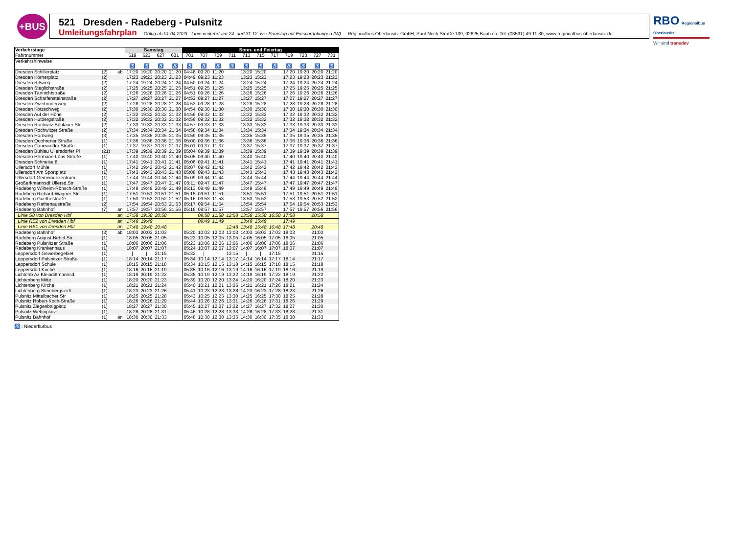+BUS
521 Dresden - Radeberg - Pulsnitz
Umleitungsfahrplan Gültig ab 01.04.2023 - Linie verkehrt am 24. und 31.12. wie Samstag mit Einschränkungen (W) Regionalbus Oberlausitz GmbH, Paul-Neck-Straße 139, 02625 Bautzen, Tel. (03591) 49 11 30, www.regionalbus-oberlausitz.de
RBO Regionalbus Oberlausitz
Wir sind transdev
| Verkehrstage | | | Samstag | | | | Sonn- und Feiertag | | | | | | | | | | |
| --- | --- | --- | --- | --- | --- | --- | --- | --- | --- | --- | --- | --- | --- | --- | --- | --- | --- |
| Fahrtnummer | | | 619 | 623 | 627 | 631 | 701 | 707 | 709 | 711 | 713 | 715 | 717 | 719 | 723 | 727 | 731 |
| Verkehrshinweise | | | | | | | | | | | | | | | | | |
| | | | ♿ | ♿ | ♿ | ♿ | ♿ | ♿ | ♿ | ♿ | ♿ | ♿ | ♿ | ♿ | ♿ | ♿ | ♿ |
| Dresden Schillerplatz | (2) | ab | 17:20 | 19:20 | 20:20 | 21:20 | 04:48 | 09:20 | 11:20 | | 13:20 | 15:20 | | 17:20 | 19:20 | 20:20 | 21:20 |
| Dresden Körnerplatz | (2) | | 17:23 | 19:23 | 20:23 | 21:23 | 04:49 | 09:23 | 11:23 | | 13:23 | 15:23 | | 17:23 | 19:23 | 20:23 | 21:23 |
| Dresden Rißweg | (2) | | 17:24 | 19:24 | 20:24 | 21:24 | 04:50 | 09:24 | 11:24 | | 13:24 | 15:24 | | 17:24 | 19:24 | 20:24 | 21:24 |
| Dresden Steglichstraße | (2) | | 17:25 | 19:25 | 20:25 | 21:25 | 04:51 | 09:25 | 11:25 | | 13:25 | 15:25 | | 17:25 | 19:25 | 20:25 | 21:25 |
| Dresden Tännichtstraße | (2) | | 17:26 | 19:26 | 20:26 | 21:26 | 04:51 | 09:26 | 11:26 | | 13:26 | 15:26 | | 17:26 | 19:26 | 20:26 | 21:26 |
| Dresden Scharfensteinstraße | (2) | | 17:27 | 19:27 | 20:27 | 21:27 | 04:52 | 09:27 | 11:27 | | 13:27 | 15:27 | | 17:27 | 19:27 | 20:27 | 21:27 |
| Dresden Zweibrüderweg | (2) | | 17:28 | 19:28 | 20:28 | 21:28 | 04:53 | 09:28 | 11:28 | | 13:28 | 15:28 | | 17:28 | 19:28 | 20:28 | 21:28 |
| Dresden Kotzschweg | (2) | | 17:30 | 19:30 | 20:30 | 21:30 | 04:54 | 09:30 | 11:30 | | 13:30 | 15:30 | | 17:30 | 19:30 | 20:30 | 21:30 |
| Dresden Auf der Höhe | (2) | | 17:32 | 19:32 | 20:32 | 21:32 | 04:56 | 09:32 | 11:32 | | 13:32 | 15:32 | | 17:32 | 19:32 | 20:32 | 21:32 |
| Dresden Hutbergstraße | (2) | | 17:32 | 19:32 | 20:32 | 21:32 | 04:56 | 09:32 | 11:32 | | 13:32 | 15:32 | | 17:32 | 19:32 | 20:32 | 21:32 |
| Dresden Rochwitz Bühlauer Str. | (2) | | 17:33 | 19:33 | 20:33 | 21:33 | 04:57 | 09:33 | 11:33 | | 13:33 | 15:33 | | 17:33 | 19:33 | 20:33 | 21:33 |
| Dresden Rochwitzer Straße | (2) | | 17:34 | 19:34 | 20:34 | 21:34 | 04:58 | 09:34 | 11:34 | | 13:34 | 15:34 | | 17:34 | 19:34 | 20:34 | 21:34 |
| Dresden Hornweg | (3) | | 17:35 | 19:35 | 20:35 | 21:35 | 04:59 | 09:35 | 11:35 | | 13:35 | 15:35 | | 17:35 | 19:35 | 20:35 | 21:35 |
| Dresden Quohrener Straße | (1) | | 17:36 | 19:36 | 20:36 | 21:36 | 05:00 | 09:36 | 11:36 | | 13:36 | 15:36 | | 17:36 | 19:36 | 20:36 | 21:36 |
| Dresden Cunewalder Straße | (1) | | 17:37 | 19:37 | 20:37 | 21:37 | 05:01 | 09:37 | 11:37 | | 13:37 | 15:37 | | 17:37 | 19:37 | 20:37 | 21:37 |
| Dresden Bühlau Ullersdorfer Pl | (21) | | 17:39 | 19:39 | 20:39 | 21:39 | 05:04 | 09:39 | 11:39 | | 13:39 | 15:39 | | 17:39 | 19:39 | 20:39 | 21:39 |
| Dresden Hermann-Löns-Straße | (1) | | 17:40 | 19:40 | 20:40 | 21:40 | 05:05 | 09:40 | 11:40 | | 13:40 | 15:40 | | 17:40 | 19:40 | 20:40 | 21:40 |
| Dresden Schneise 8 | (1) | | 17:41 | 19:41 | 20:41 | 21:41 | 05:06 | 09:41 | 11:41 | | 13:41 | 15:41 | | 17:41 | 19:41 | 20:41 | 21:41 |
| Ullersdorf Mühle | (1) | | 17:42 | 19:42 | 20:42 | 21:42 | 05:07 | 09:42 | 11:42 | | 13:42 | 15:42 | | 17:42 | 19:42 | 20:42 | 21:42 |
| Ullersdorf Am Sportplatz | (1) | | 17:43 | 19:43 | 20:43 | 21:43 | 05:08 | 09:43 | 11:43 | | 13:43 | 15:43 | | 17:43 | 19:43 | 20:43 | 21:43 |
| Ullersdorf Gemeindezentrum | (1) | | 17:44 | 19:44 | 20:44 | 21:44 | 05:09 | 09:44 | 11:44 | | 13:44 | 15:44 | | 17:44 | 19:44 | 20:44 | 21:44 |
| Großerkmannsdf Ullersd.Str | (1) | | 17:47 | 19:47 | 20:47 | 21:47 | 05:11 | 09:47 | 11:47 | | 13:47 | 15:47 | | 17:47 | 19:47 | 20:47 | 21:47 |
| Radeberg Wilhelm-Rönsch-Straße | (1) | | 17:49 | 19:49 | 20:49 | 21:49 | 05:13 | 09:49 | 11:49 | | 13:49 | 15:49 | | 17:49 | 19:49 | 20:49 | 21:49 |
| Radeberg Richard-Wagner-Str | (1) | | 17:51 | 19:51 | 20:51 | 21:51 | 05:15 | 09:51 | 11:51 | | 13:51 | 15:51 | | 17:51 | 19:51 | 20:51 | 21:51 |
| Radeberg Goethestraße | (1) | | 17:53 | 19:53 | 20:52 | 21:52 | 05:16 | 09:53 | 11:53 | | 13:53 | 15:53 | | 17:53 | 19:53 | 20:52 | 21:52 |
| Radeberg Rathenaustraße | (2) | | 17:54 | 19:54 | 20:53 | 21:53 | 05:17 | 09:54 | 11:54 | | 13:54 | 15:54 | | 17:54 | 19:54 | 20:53 | 21:53 |
| Radeberg Bahnhof | (7) | an | 17:57 | 19:57 | 20:56 | 21:56 | 05:18 | 09:57 | 11:57 | | 13:57 | 15:57 | | 17:57 | 19:57 | 20:56 | 21:56 |
| Linie S8 von Dresden Hbf | | an | 17:58 | 19:58 | 20:58 | | | 09:58 | 11:58 | 12:58 | 13:58 | 15:58 | 16:58 | 17:58 | | 20:58 | |
| Linie RE2 von Dresden Hbf | | an | 17:49 | 19:49 | | | | 09:49 | 11:49 | | 13:49 | 15:49 | | 17:49 | | | |
| Linie RE1 von Dresden Hbf | | an | 17:48 | 19:48 | 20:48 | | | | | 12:48 | 13:48 | 15:48 | 16:48 | 17:48 | | 20:48 | |
| Radeberg Bahnhof | (3) | ab | 18:03 | 20:03 | 21:03 | | 05:20 | 10:03 | 12:03 | 13:03 | 14:03 | 16:03 | 17:03 | 18:03 | | 21:03 | |
| Radeberg August-Bebel-Str | (1) | | 18:05 | 20:05 | 21:05 | | 05:22 | 10:05 | 12:05 | 13:05 | 14:05 | 16:05 | 17:05 | 18:05 | | 21:05 | |
| Radeberg Pulsnitzer Straße | (1) | | 18:06 | 20:06 | 21:06 | | 05:23 | 10:06 | 12:06 | 13:06 | 14:06 | 16:06 | 17:06 | 18:06 | | 21:06 | |
| Radeberg Krankenhaus | (1) | | 18:07 | 20:07 | 21:07 | | 05:24 | 10:07 | 12:07 | 13:07 | 14:07 | 16:07 | 17:07 | 18:07 | | 21:07 | |
| Leppersdorf Gewerbegebiet | (1) | | / | / | 21:15 | | 05:32 | / | / | 13:15 | / | / | 17:15 | / | | 21:15 | |
| Leppersdorf Pulsnitzer Straße | (1) | | 18:14 | 20:14 | 21:17 | | 05:34 | 10:14 | 12:14 | 13:17 | 14:14 | 16:14 | 17:17 | 18:14 | | 21:17 | |
| Leppersdorf Schule | (1) | | 18:15 | 20:15 | 21:18 | | 05:34 | 10:15 | 12:15 | 13:18 | 14:15 | 16:15 | 17:18 | 18:15 | | 21:18 | |
| Leppersdorf Kirche | (1) | | 18:16 | 20:16 | 21:19 | | 05:35 | 10:16 | 12:16 | 13:19 | 14:16 | 16:16 | 17:19 | 18:16 | | 21:19 | |
| Lichtenb Az Kleindittmannsd. | (1) | | 18:19 | 20:19 | 21:22 | | 05:38 | 10:19 | 12:19 | 13:22 | 14:19 | 16:19 | 17:22 | 18:19 | | 21:22 | |
| Lichtenberg Mitte | (1) | | 18:20 | 20:20 | 21:23 | | 05:39 | 10:20 | 12:20 | 13:24 | 14:20 | 16:20 | 17:24 | 18:20 | | 21:23 | |
| Lichtenberg Kirche | (1) | | 18:21 | 20:21 | 21:24 | | 05:40 | 10:21 | 12:21 | 13:26 | 14:21 | 16:21 | 17:26 | 18:21 | | 21:24 | |
| Lichtenberg Steinbergsiedl. | (1) | | 18:23 | 20:23 | 21:26 | | 05:41 | 10:23 | 12:23 | 13:28 | 14:23 | 16:23 | 17:28 | 18:23 | | 21:26 | |
| Pulsnitz Mittelbacher Str | (1) | | 18:25 | 20:25 | 21:28 | | 05:43 | 10:25 | 12:25 | 13:30 | 14:25 | 16:25 | 17:30 | 18:25 | | 21:28 | |
| Pulsnitz Robert-Koch-Straße | (1) | | 18:26 | 20:26 | 21:29 | | 05:44 | 10:26 | 12:26 | 13:31 | 14:26 | 16:26 | 17:31 | 18:26 | | 21:29 | |
| Pulsnitz Ziegenbalgplatz | (1) | | 18:27 | 20:27 | 21:30 | | 05:45 | 10:27 | 12:27 | 13:32 | 14:27 | 16:27 | 17:32 | 18:27 | | 21:30 | |
| Pulsnitz Wettinplatz | (1) | | 18:28 | 20:28 | 21:31 | | 05:46 | 10:28 | 12:28 | 13:33 | 14:28 | 16:28 | 17:33 | 18:28 | | 21:31 | |
| Pulsnitz Bahnhof | (1) | an | 18:30 | 20:30 | 21:33 | | 05:48 | 10:30 | 12:30 | 13:35 | 14:30 | 16:30 | 17:35 | 18:30 | | 21:33 | |
♿ : Niederflurbus